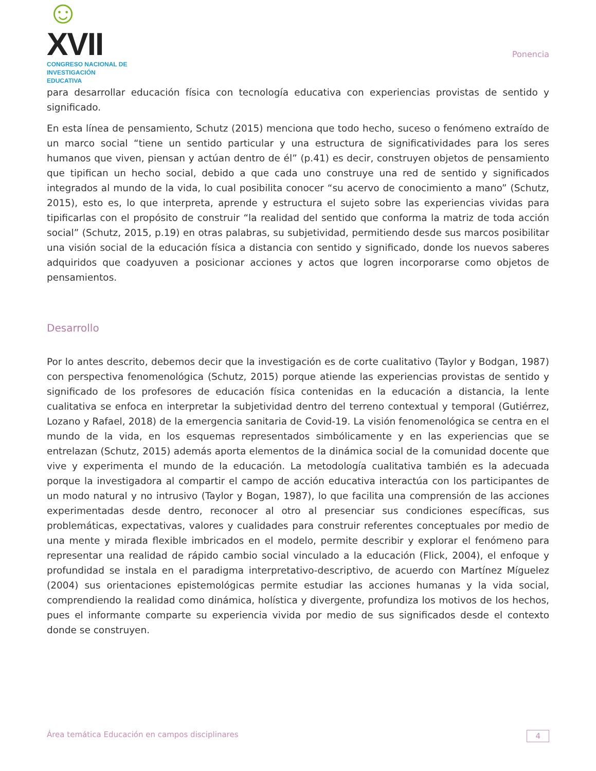☺XVII
CONGRESO NACIONAL DE
INVESTIGACIÓN EDUCATIVA
Ponencia
para desarrollar educación física con tecnología educativa con experiencias provistas de sentido y significado.
En esta línea de pensamiento, Schutz (2015) menciona que todo hecho, suceso o fenómeno extraído de un marco social “tiene un sentido particular y una estructura de significatividades para los seres humanos que viven, piensan y actúan dentro de él” (p.41) es decir, construyen objetos de pensamiento que tipifican un hecho social, debido a que cada uno construye una red de sentido y significados integrados al mundo de la vida, lo cual posibilita conocer “su acervo de conocimiento a mano” (Schutz, 2015), esto es, lo que interpreta, aprende y estructura el sujeto sobre las experiencias vividas para tipificarlas con el propósito de construir “la realidad del sentido que conforma la matriz de toda acción social” (Schutz, 2015, p.19) en otras palabras, su subjetividad, permitiendo desde sus marcos posibilitar una visión social de la educación física a distancia con sentido y significado, donde los nuevos saberes adquiridos que coadyuven a posicionar acciones y actos que logren incorporarse como objetos de pensamientos.
Desarrollo
Por lo antes descrito, debemos decir que la investigación es de corte cualitativo (Taylor y Bodgan, 1987) con perspectiva fenomenológica (Schutz, 2015) porque atiende las experiencias provistas de sentido y significado de los profesores de educación física contenidas en la educación a distancia, la lente cualitativa se enfoca en interpretar la subjetividad dentro del terreno contextual y temporal (Gutiérrez, Lozano y Rafael, 2018) de la emergencia sanitaria de Covid-19. La visión fenomenológica se centra en el mundo de la vida, en los esquemas representados simbólicamente y en las experiencias que se entrelazan (Schutz, 2015) además aporta elementos de la dinámica social de la comunidad docente que vive y experimenta el mundo de la educación. La metodología cualitativa también es la adecuada porque la investigadora al compartir el campo de acción educativa interactúa con los participantes de un modo natural y no intrusivo (Taylor y Bogan, 1987), lo que facilita una comprensión de las acciones experimentadas desde dentro, reconocer al otro al presenciar sus condiciones específicas, sus problemáticas, expectativas, valores y cualidades para construir referentes conceptuales por medio de una mente y mirada flexible imbricados en el modelo, permite describir y explorar el fenómeno para representar una realidad de rápido cambio social vinculado a la educación (Flick, 2004), el enfoque y profundidad se instala en el paradigma interpretativo-descriptivo, de acuerdo con Martínez Míguelez (2004) sus orientaciones epistemológicas permite estudiar las acciones humanas y la vida social, comprendiendo la realidad como dinámica, holística y divergente, profundiza los motivos de los hechos, pues el informante comparte su experiencia vivida por medio de sus significados desde el contexto donde se construyen.
Área temática Educación en campos disciplinares 4